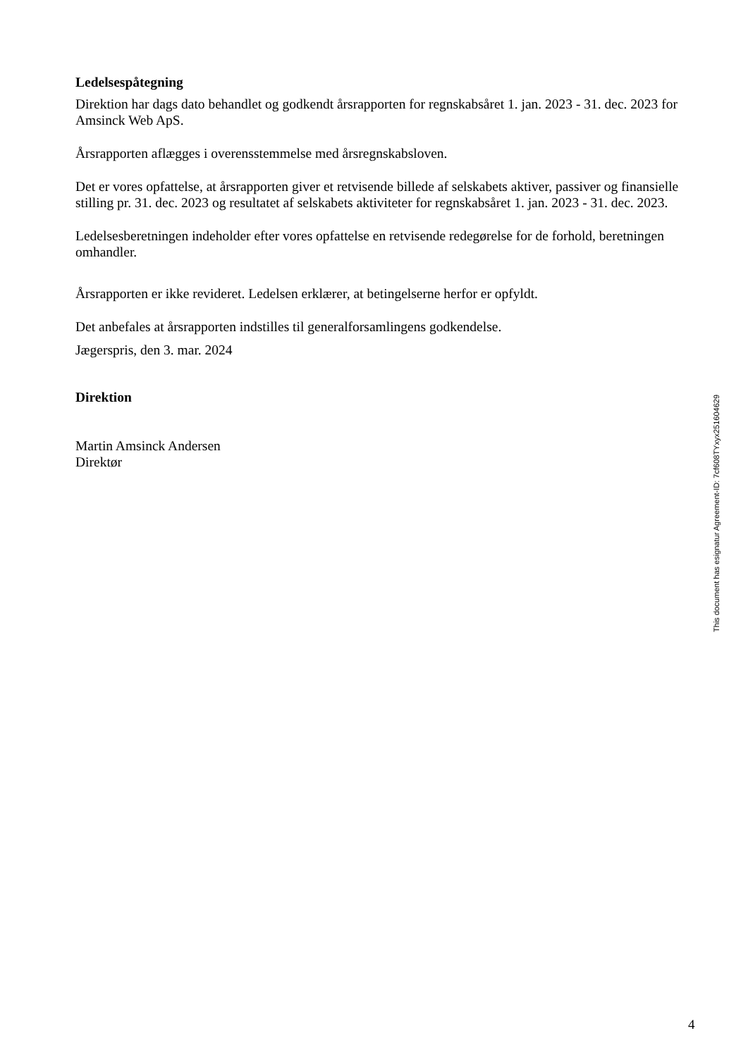Ledelsespåtegning
Direktion har dags dato behandlet og godkendt årsrapporten for regnskabsåret 1. jan. 2023 - 31. dec. 2023 for Amsinck Web ApS.
Årsrapporten aflægges i overensstemmelse med årsregnskabsloven.
Det er vores opfattelse, at årsrapporten giver et retvisende billede af selskabets aktiver, passiver og finansielle stilling pr. 31. dec. 2023 og resultatet af selskabets aktiviteter for regnskabsåret 1. jan. 2023 - 31. dec. 2023.
Ledelsesberetningen indeholder efter vores opfattelse en retvisende redegørelse for de forhold, beretningen omhandler.
Årsrapporten er ikke revideret. Ledelsen erklærer, at betingelserne herfor er opfyldt.
Det anbefales at årsrapporten indstilles til generalforsamlingens godkendelse.
Jægerspris, den 3. mar. 2024
Direktion
Martin Amsinck Andersen
Direktør
This document has esignatur Agreement-ID: 7cf608TYxyx251604629
4